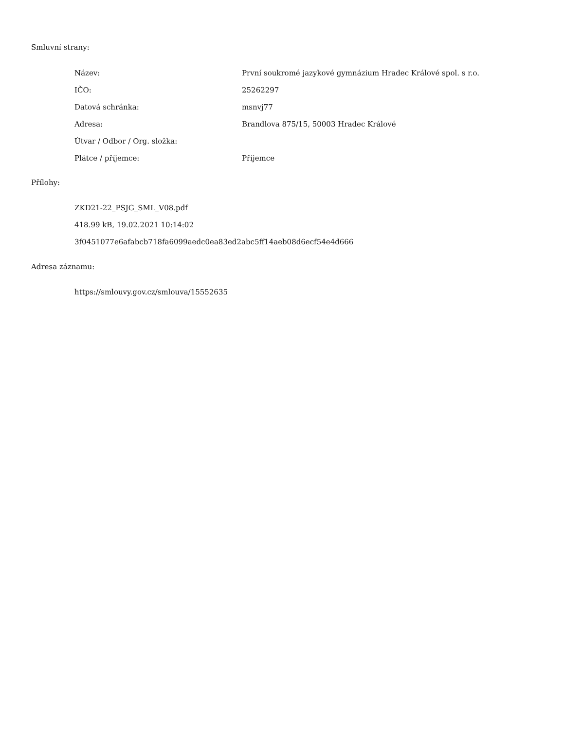Smluvní strany:
| Název: | První soukromé jazykové gymnázium Hradec Králové spol. s r.o. |
| IČO: | 25262297 |
| Datová schránka: | msnvj77 |
| Adresa: | Brandlova 875/15, 50003 Hradec Králové |
| Útvar / Odbor / Org. složka: | |
| Plátce / příjemce: | Příjemce |
Přílohy:
ZKD21-22_PSJG_SML_V08.pdf
418.99 kB, 19.02.2021 10:14:02
3f0451077e6afabcb718fa6099aedc0ea83ed2abc5ff14aeb08d6ecf54e4d666
Adresa záznamu:
https://smlouvy.gov.cz/smlouva/15552635